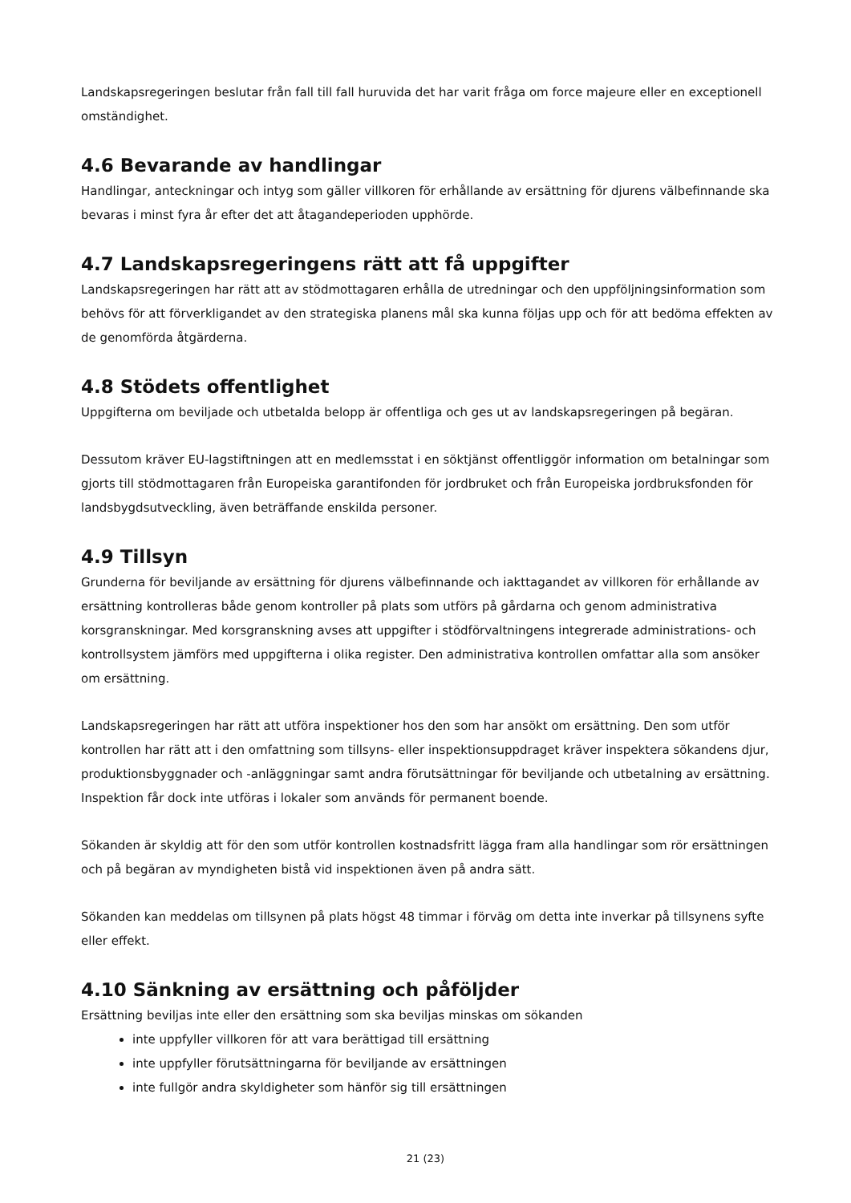Landskapsregeringen beslutar från fall till fall huruvida det har varit fråga om force majeure eller en exceptionell omständighet.
4.6 Bevarande av handlingar
Handlingar, anteckningar och intyg som gäller villkoren för erhållande av ersättning för djurens välbefinnande ska bevaras i minst fyra år efter det att åtagandeperioden upphörde.
4.7 Landskapsregeringens rätt att få uppgifter
Landskapsregeringen har rätt att av stödmottagaren erhålla de utredningar och den uppföljningsinformation som behövs för att förverkligandet av den strategiska planens mål ska kunna följas upp och för att bedöma effekten av de genomförda åtgärderna.
4.8 Stödets offentlighet
Uppgifterna om beviljade och utbetalda belopp är offentliga och ges ut av landskapsregeringen på begäran.
Dessutom kräver EU-lagstiftningen att en medlemsstat i en söktjänst offentliggör information om betalningar som gjorts till stödmottagaren från Europeiska garantifonden för jordbruket och från Europeiska jordbruksfonden för landsbygdsutveckling, även beträffande enskilda personer.
4.9 Tillsyn
Grunderna för beviljande av ersättning för djurens välbefinnande och iakttagandet av villkoren för erhållande av ersättning kontrolleras både genom kontroller på plats som utförs på gårdarna och genom administrativa korsgranskningar. Med korsgranskning avses att uppgifter i stödförvaltningens integrerade administrations- och kontrollsystem jämförs med uppgifterna i olika register. Den administrativa kontrollen omfattar alla som ansöker om ersättning.
Landskapsregeringen har rätt att utföra inspektioner hos den som har ansökt om ersättning. Den som utför kontrollen har rätt att i den omfattning som tillsyns- eller inspektionsuppdraget kräver inspektera sökandens djur, produktionsbyggnader och -anläggningar samt andra förutsättningar för beviljande och utbetalning av ersättning. Inspektion får dock inte utföras i lokaler som används för permanent boende.
Sökanden är skyldig att för den som utför kontrollen kostnadsfritt lägga fram alla handlingar som rör ersättningen och på begäran av myndigheten bistå vid inspektionen även på andra sätt.
Sökanden kan meddelas om tillsynen på plats högst 48 timmar i förväg om detta inte inverkar på tillsynens syfte eller effekt.
4.10 Sänkning av ersättning och påföljder
Ersättning beviljas inte eller den ersättning som ska beviljas minskas om sökanden
inte uppfyller villkoren för att vara berättigad till ersättning
inte uppfyller förutsättningarna för beviljande av ersättningen
inte fullgör andra skyldigheter som hänför sig till ersättningen
21 (23)